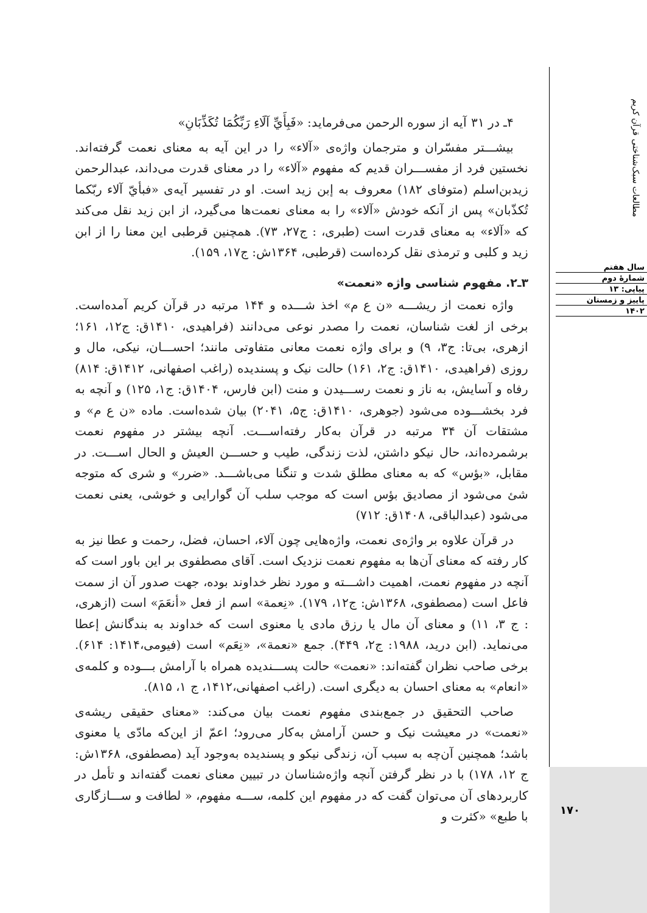مطالعات سبک‌شناختی قرآن کریم
سال هفتم
شمارهٔ دوم
پیاپی: ۱۳
پاییز و زمستان
۱۴۰۲
۱۷۰
۴ـ در ۳۱ آیه از سوره الرحمن می‌فرماید: «فَبِأَيِّ آلَاءِ رَبِّكُمَا تُكَذِّبَانِ»
بیشـــتر مفسّران و مترجمان واژه‌ی «آلاء» را در این آیه به معنای نعمت گرفته‌اند. نخستین فرد از مفســـران قدیم که مفهوم «آلاء» را در معنای قدرت می‌داند، عبدالرحمن زیدبن‌اسلم (متوفای ۱۸۲) معروف به إبن زید است. او در تفسیر آیه‌ی «فبأيّ آلاء ربّكما تُكذّبان» پس از آنکه خودش «آلاء» را به معنای نعمت‌ها می‌گیرد، از ابن زید نقل می‌کند که «آلاء» به معنای قدرت است (طبری، : ج۲۷، ۷۳). همچنین قرطبی این معنا را از ابن زید و کلبی و ترمذی نقل کرده‌است (قرطبی، ۱۳۶۴ش: ج۱۷، ۱۵۹).
۳ـ۲. مفهوم شناسی واژه «نعمت»
واژه نعمت از ریشـــه «ن ع م» اخذ شـــده و ۱۴۴ مرتبه در قرآن کریم آمده‌است. برخی از لغت شناسان، نعمت را مصدر نوعی می‌دانند (فراهیدی، ۱۴۱۰ق: ج۱۲، ۱۶۱؛ ازهری، بی‌تا: ج۳، ۹) و برای واژه نعمت معانی متفاوتی مانند؛ احســـان، نیکی، مال و روزی (فراهیدی، ۱۴۱۰ق: ج۲، ۱۶۱) حالت نیک و پسندیده (راغب اصفهانی، ۱۴۱۲ق: ۸۱۴) رفاه و آسایش، به ناز و نعمت رســـیدن و منت (ابن فارس، ۱۴۰۴ق: ج۱، ۱۲۵) و آنچه به فرد بخشـــوده می‌شود (جوهری، ۱۴۱۰ق: ج۵، ۲۰۴۱) بیان شده‌است. ماده «ن ع م» و مشتقات آن ۳۴ مرتبه در قرآن به‌کار رفته‌اســـت. آنچه بیشتر در مفهوم نعمت برشمرده‌اند، حال نیکو داشتن، لذت زندگی، طیب و حســـن العیش و الحال اســـت. در مقابل، «بؤس» که به معنای مطلق شدت و تنگنا می‌باشـــد. «ضرر» و شری که متوجه شئ می‌شود از مصادیق بؤس است که موجب سلب آن گوارایی و خوشی، یعنی نعمت می‌شود (عبدالباقی، ۱۴۰۸ق: ۷۱۲)
در قرآن علاوه بر واژه‌ی نعمت، واژه‌هایی چون آلاء، احسان، فضل، رحمت و عطا نیز به کار رفته که معنای آن‌ها به مفهوم نعمت نزدیک است. آقای مصطفوی بر این باور است که آنچه در مفهوم نعمت، اهمیت داشـــته و مورد نظر خداوند بوده، جهت صدور آن از سمت فاعل است (مصطفوی، ۱۳۶۸ش: ج۱۲، ۱۷۹). «نِعمة» اسم از فعل «أنعَمَ» است (ازهری، : ج ۳، ۱۱) و معنای آن مال یا رزق مادی یا معنوی است که خداوند به بندگانش إعطا می‌نماید. (ابن درید، ۱۹۸۸: ج۲، ۴۴۹). جمع «نعمة»، «نِعَم» است (فیومی،۱۴۱۴: ۶۱۴). برخی صاحب نظران گفته‌اند: «نعمت» حالت پســـندیده همراه با آرامش بـــوده و کلمه‌ی «انعام» به معنای احسان به دیگری است. (راغب اصفهانی،۱۴۱۲، ج ۱، ۸۱۵).
صاحب التحقیق در جمع‌بندی مفهوم نعمت بیان می‌کند: «معنای حقیقی ریشه‌ی «نعمت» در معیشت نیک و حسن آرامش به‌کار می‌رود؛ اعمّ از این‌که مادّی یا معنوی باشد؛ همچنین آن‌چه به سبب آن، زندگی نیکو و پسندیده به‌وجود آید (مصطفوی، ۱۳۶۸ش: ج ۱۲، ۱۷۸) با در نظر گرفتن آنچه واژه‌شناسان در تبیین معنای نعمت گفته‌اند و تأمل در کاربردهای آن می‌توان گفت که در مفهوم این کلمه، ســـه مفهوم، « لطافت و ســـازگاری با طبع» «کثرت و